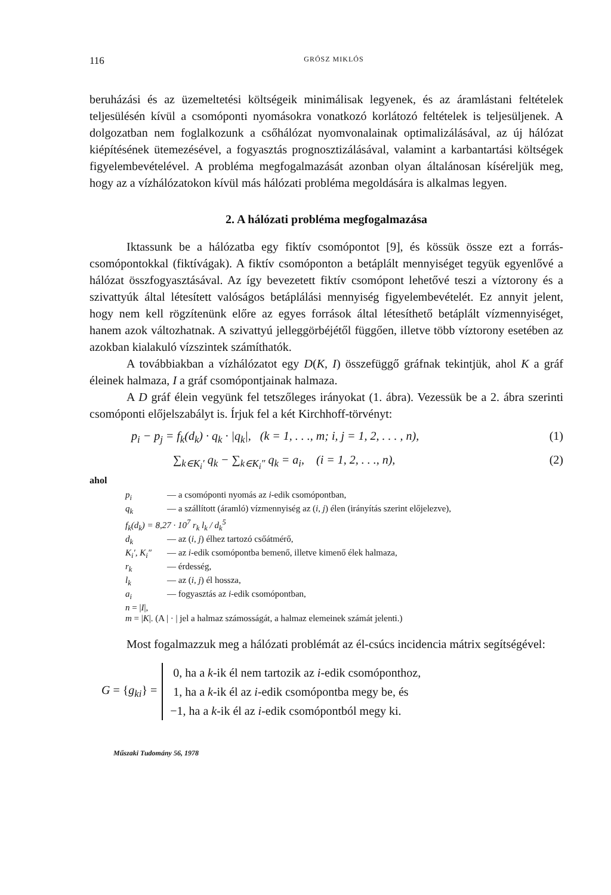116 GRÓSZ MIKLÓS
beruházási és az üzemeltetési költségeik minimálisak legyenek, és az áramlástani feltételek teljesülésén kívül a csomóponti nyomásokra vonatkozó korlátozó feltételek is teljesüljenek. A dolgozatban nem foglalkozunk a csőhálózat nyomvonalainak optimalizálásával, az új hálózat kiépítésének ütemezésével, a fogyasztás prognosztizálásával, valamint a karbantartási költségek figyelembevételével. A probléma megfogalmazását azonban olyan általánosan kíséreljük meg, hogy az a vízhálózatokon kívül más hálózati probléma megoldására is alkalmas legyen.
2. A hálózati probléma megfogalmazása
Iktassunk be a hálózatba egy fiktív csomópontot [9], és kössük össze ezt a forrás-csomópontokkal (fiktívágak). A fiktív csomóponton a betáplált mennyiséget tegyük egyenlővé a hálózat összfogyasztásával. Az így bevezetett fiktív csomópont lehetővé teszi a víztorony és a szivattyúk által létesített valóságos betáplálási mennyiség figyelembevételét. Ez annyit jelent, hogy nem kell rögzítenünk előre az egyes források által létesíthető betáplált vízmennyiséget, hanem azok változhatnak. A szivattyú jelleggörbéjétől függően, illetve több víztorony esetében az azokban kialakuló vízszintek számíthatók.
A továbbiakban a vízhálózatot egy D(K, I) összefüggő gráfnak tekintjük, ahol K a gráf éleinek halmaza, I a gráf csomópontjainak halmaza.
A D gráf élein vegyünk fel tetszőleges irányokat (1. ábra). Vezessük be a 2. ábra szerinti csomóponti előjelszabályt is. Írjuk fel a két Kirchhoff-törvényt:
p<sub>i</sub> − p<sub>j</sub> = f<sub>k</sub>(d<sub>k</sub>) · q<sub>k</sub> · |q<sub>k</sub>|, (k = 1, . . ., m; i, j = 1, 2, . . . , n), (1)
∑<sub>k∈K<sub>i</sub>′</sub> q<sub>k</sub> − ∑<sub>k∈K<sub>i</sub>″</sub> q<sub>k</sub> = a<sub>i</sub>, (i = 1, 2, . . ., n), (2)
ahol
p<sub>i</sub> — a csomóponti nyomás az i-edik csomópontban,
q<sub>k</sub> — a szállított (áramló) vízmennyiség az (i, j) élen (irányítás szerint előjelezve),
f<sub>k</sub>(d<sub>k</sub>) = 8,27 · 10<sup>7</sup> r<sub>k</sub> l<sub>k</sub> / d<sub>k</sub><sup>5</sup>
d<sub>k</sub> — az (i, j) élhez tartozó csőátmérő,
K<sub>i</sub>′, K<sub>i</sub>″ — az i-edik csomópontba bemenő, illetve kimenő élek halmaza,
r<sub>k</sub> — érdesség,
l<sub>k</sub> — az (i, j) él hossza,
a<sub>i</sub> — fogyasztás az i-edik csomópontban,
n = |I|,
m = |K|. (A | · | jel a halmaz számosságát, a halmaz elemeinek számát jelenti.)
Most fogalmazzuk meg a hálózati problémát az él-csúcs incidencia mátrix segítségével:
G = {g<sub>ki</sub>} =
0, ha a k-ik él nem tartozik az i-edik csomóponthoz,
1, ha a k-ik él az i-edik csomópontba megy be, és
−1, ha a k-ik él az i-edik csomópontból megy ki.
Műszaki Tudomány 56, 1978